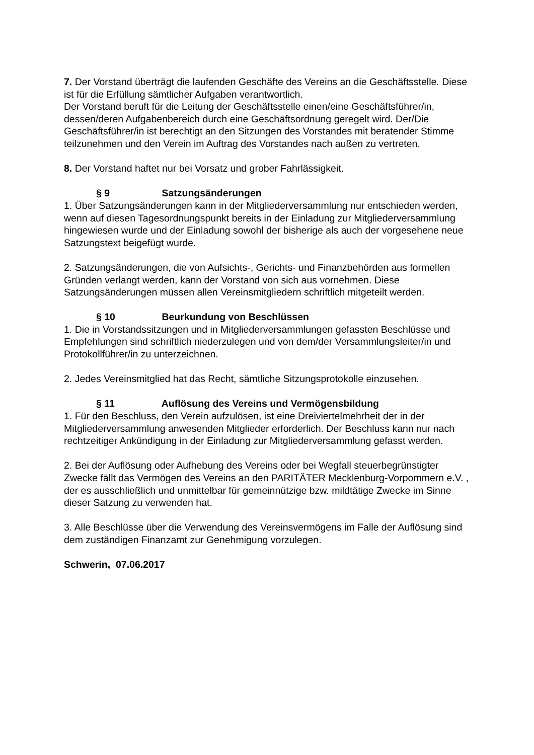7. Der Vorstand überträgt die laufenden Geschäfte des Vereins an die Geschäftsstelle. Diese ist für die Erfüllung sämtlicher Aufgaben verantwortlich.
Der Vorstand beruft für die Leitung der Geschäftsstelle einen/eine Geschäftsführer/in, dessen/deren Aufgabenbereich durch eine Geschäftsordnung geregelt wird. Der/Die Geschäftsführer/in ist berechtigt an den Sitzungen des Vorstandes mit beratender Stimme teilzunehmen und den Verein im Auftrag des Vorstandes nach außen zu vertreten.
8. Der Vorstand haftet nur bei Vorsatz und grober Fahrlässigkeit.
§ 9 Satzungsänderungen
1. Über Satzungsänderungen kann in der Mitgliederversammlung nur entschieden werden, wenn auf diesen Tagesordnungspunkt bereits in der Einladung zur Mitgliederversammlung hingewiesen wurde und der Einladung sowohl der bisherige als auch der vorgesehene neue Satzungstext beigefügt wurde.
2. Satzungsänderungen, die von Aufsichts-, Gerichts- und Finanzbehörden aus formellen Gründen verlangt werden, kann der Vorstand von sich aus vornehmen. Diese Satzungsänderungen müssen allen Vereinsmitgliedern schriftlich mitgeteilt werden.
§ 10 Beurkundung von Beschlüssen
1. Die in Vorstandssitzungen und in Mitgliederversammlungen gefassten Beschlüsse und Empfehlungen sind schriftlich niederzulegen und von dem/der Versammlungsleiter/in und Protokollführer/in zu unterzeichnen.
2. Jedes Vereinsmitglied hat das Recht, sämtliche Sitzungsprotokolle einzusehen.
§ 11 Auflösung des Vereins und Vermögensbildung
1. Für den Beschluss, den Verein aufzulösen, ist eine Dreiviertelmehrheit der in der Mitgliederversammlung anwesenden Mitglieder erforderlich. Der Beschluss kann nur nach rechtzeitiger Ankündigung in der Einladung zur Mitgliederversammlung gefasst werden.
2. Bei der Auflösung oder Aufhebung des Vereins oder bei Wegfall steuerbegrünstigter Zwecke fällt das Vermögen des Vereins an den PARITÄTER Mecklenburg-Vorpommern e.V. , der es ausschließlich und unmittelbar für gemeinnützige bzw. mildtätige Zwecke im Sinne dieser Satzung zu verwenden hat.
3. Alle Beschlüsse über die Verwendung des Vereinsvermögens im Falle der Auflösung sind dem zuständigen Finanzamt zur Genehmigung vorzulegen.
Schwerin, 07.06.2017